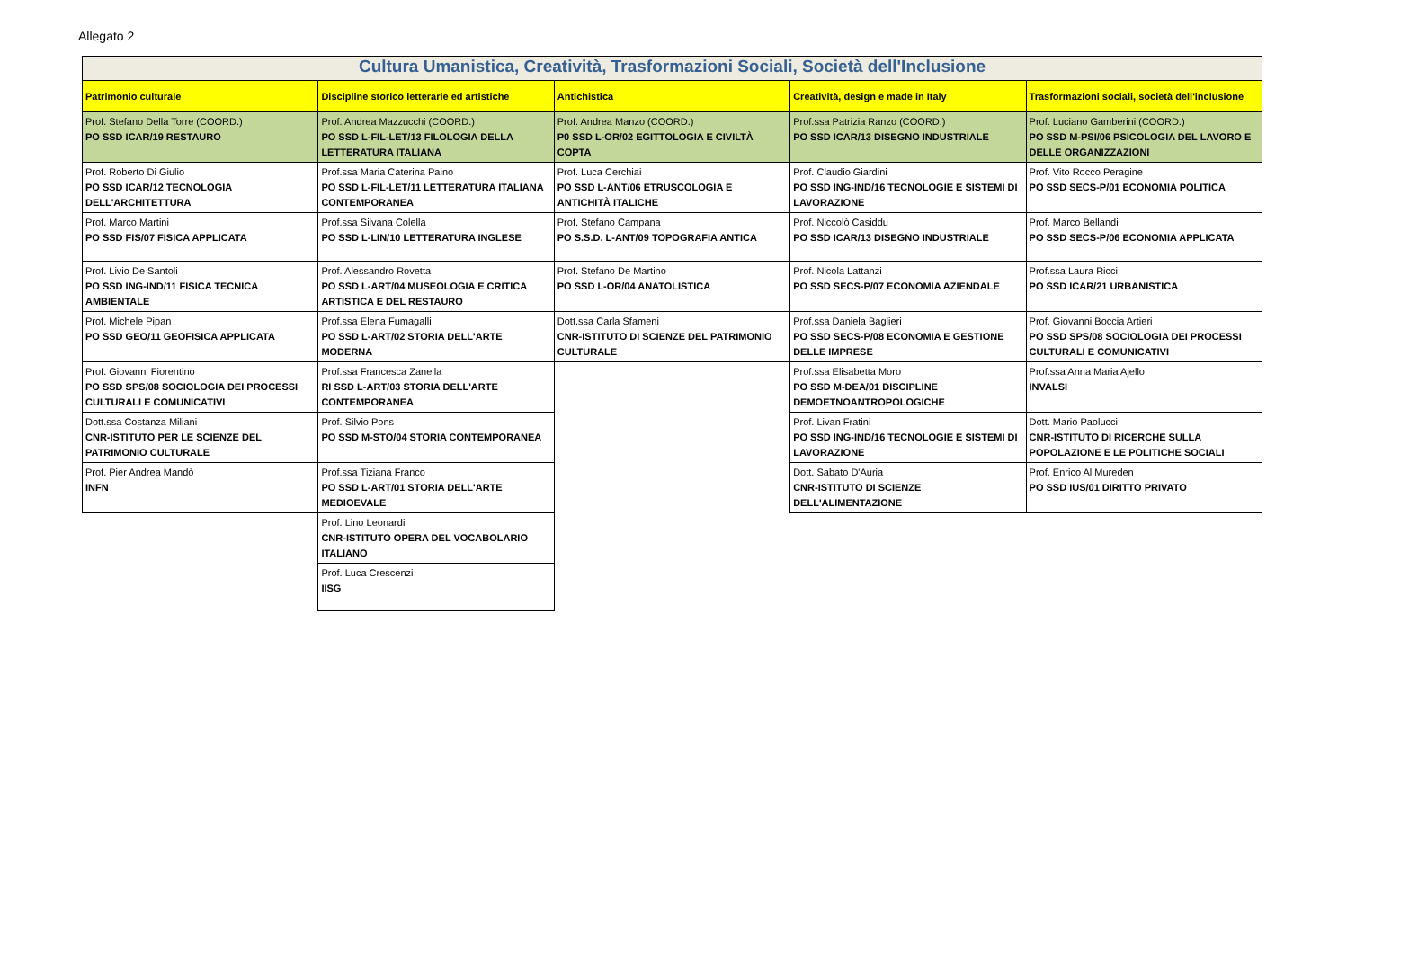Allegato 2
| Cultura Umanistica, Creatività, Trasformazioni Sociali, Società dell'Inclusione | | | | |
| --- | --- | --- | --- | --- |
| Patrimonio culturale | Discipline storico letterarie ed artistiche | Antichistica | Creatività, design e made in Italy | Trasformazioni sociali, società dell'inclusione |
| Prof. Stefano Della Torre (COORD.) PO SSD ICAR/19 RESTAURO | Prof. Andrea Mazzucchi (COORD.) PO SSD L-FIL-LET/13 FILOLOGIA DELLA LETTERATURA ITALIANA | Prof. Andrea Manzo (COORD.) P0 SSD L-OR/02 EGITTOLOGIA E CIVILTÀ COPTA | Prof.ssa Patrizia Ranzo (COORD.) PO SSD ICAR/13 DISEGNO INDUSTRIALE | Prof. Luciano Gamberini (COORD.) PO SSD M-PSI/06 PSICOLOGIA DEL LAVORO E DELLE ORGANIZZAZIONI |
| Prof. Roberto Di Giulio PO SSD ICAR/12 TECNOLOGIA DELL'ARCHITETTURA | Prof.ssa Maria Caterina Paino PO SSD L-FIL-LET/11 LETTERATURA ITALIANA CONTEMPORANEA | Prof. Luca Cerchiai PO SSD L-ANT/06 ETRUSCOLOGIA E ANTICHITÀ ITALICHE | Prof. Claudio Giardini PO SSD ING-IND/16 TECNOLOGIE E SISTEMI DI LAVORAZIONE | Prof. Vito Rocco Peragine PO SSD SECS-P/01 ECONOMIA POLITICA |
| Prof. Marco Martini PO SSD FIS/07 FISICA APPLICATA | Prof.ssa Silvana Colella PO SSD L-LIN/10 LETTERATURA INGLESE | Prof. Stefano Campana PO S.S.D. L-ANT/09 TOPOGRAFIA ANTICA | Prof. Niccolò Casiddu PO SSD ICAR/13 DISEGNO INDUSTRIALE | Prof. Marco Bellandi PO SSD SECS-P/06 ECONOMIA APPLICATA |
| Prof. Livio De Santoli PO SSD ING-IND/11 FISICA TECNICA AMBIENTALE | Prof. Alessandro Rovetta PO SSD L-ART/04 MUSEOLOGIA E CRITICA ARTISTICA E DEL RESTAURO | Prof. Stefano De Martino PO SSD L-OR/04 ANATOLISTICA | Prof. Nicola Lattanzi PO SSD SECS-P/07 ECONOMIA AZIENDALE | Prof.ssa Laura Ricci PO SSD ICAR/21 URBANISTICA |
| Prof. Michele Pipan PO SSD GEO/11 GEOFISICA APPLICATA | Prof.ssa Elena Fumagalli PO SSD L-ART/02 STORIA DELL'ARTE MODERNA | Dott.ssa Carla Sfameni CNR-ISTITUTO DI SCIENZE DEL PATRIMONIO CULTURALE | Prof.ssa Daniela Baglieri PO SSD SECS-P/08 ECONOMIA E GESTIONE DELLE IMPRESE | Prof. Giovanni Boccia Artieri PO SSD SPS/08 SOCIOLOGIA DEI PROCESSI CULTURALI E COMUNICATIVI |
| Prof. Giovanni Fiorentino PO SSD SPS/08 SOCIOLOGIA DEI PROCESSI CULTURALI E COMUNICATIVI | Prof.ssa Francesca Zanella RI SSD L-ART/03 STORIA DELL'ARTE CONTEMPORANEA | | Prof.ssa Elisabetta Moro PO SSD M-DEA/01 DISCIPLINE DEMOETNOANTROPOLOGICHE | Prof.ssa Anna Maria Ajello INVALSI |
| Dott.ssa Costanza Miliani CNR-ISTITUTO PER LE SCIENZE DEL PATRIMONIO CULTURALE | Prof. Silvio Pons PO SSD M-STO/04 STORIA CONTEMPORANEA | | Prof. Livan Fratini PO SSD ING-IND/16 TECNOLOGIE E SISTEMI DI LAVORAZIONE | Dott. Mario Paolucci CNR-ISTITUTO DI RICERCHE SULLA POPOLAZIONE E LE POLITICHE SOCIALI |
| Prof. Pier Andrea Mandò INFN | Prof.ssa Tiziana Franco PO SSD L-ART/01 STORIA DELL'ARTE MEDIOEVALE | | Dott. Sabato D'Auria CNR-ISTITUTO DI SCIENZE DELL'ALIMENTAZIONE | Prof. Enrico Al Mureden PO SSD IUS/01 DIRITTO PRIVATO |
| | Prof. Lino Leonardi CNR-ISTITUTO OPERA DEL VOCABOLARIO ITALIANO | | | |
| | Prof. Luca Crescenzi IISG | | | |